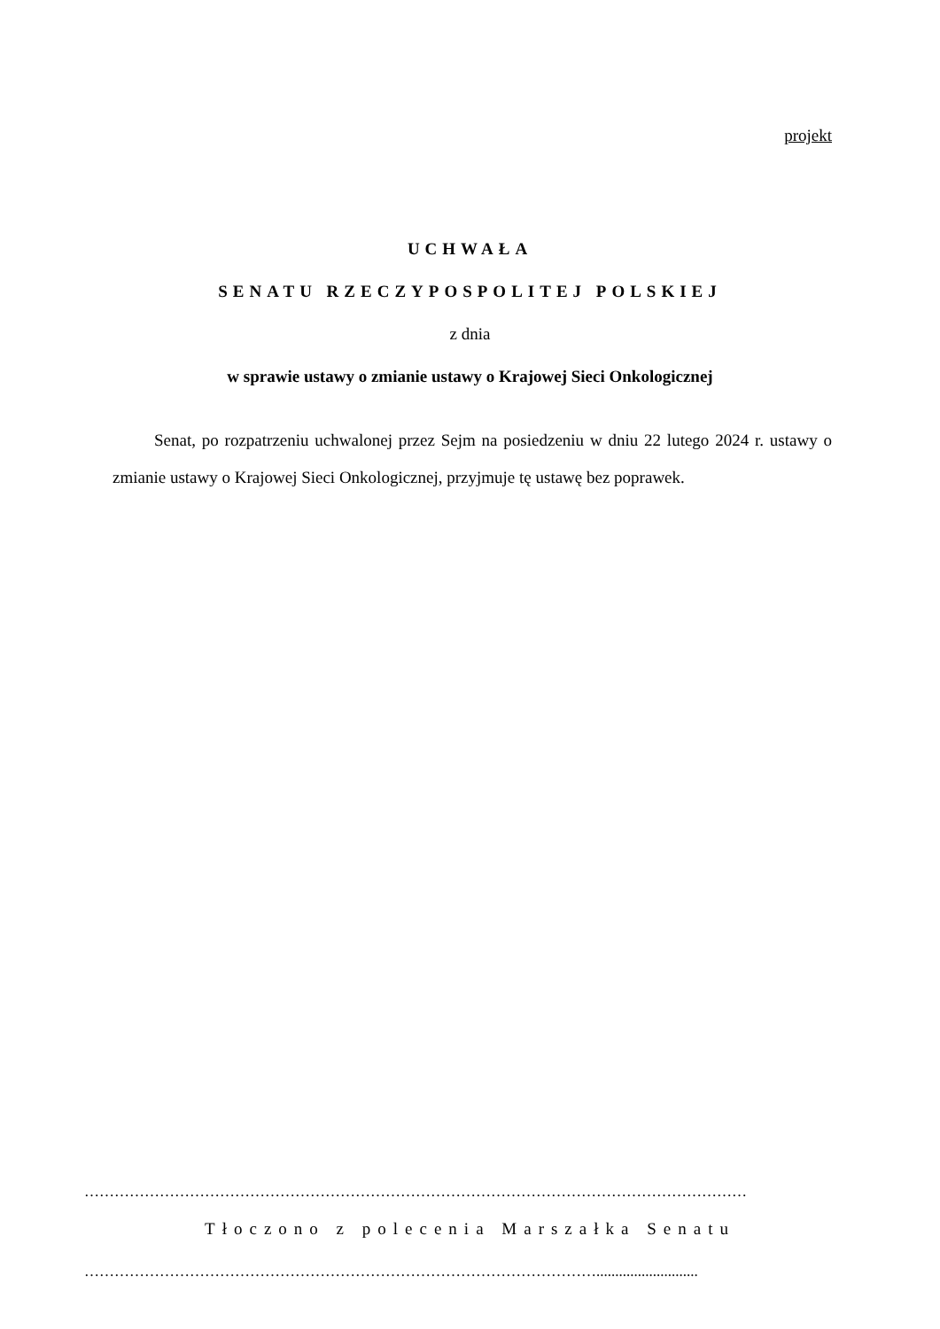projekt
UCHWAŁA
SENATU RZECZYPOSPOLITEJ POLSKIEJ
z dnia
w sprawie ustawy o zmianie ustawy o Krajowej Sieci Onkologicznej
Senat, po rozpatrzeniu uchwalonej przez Sejm na posiedzeniu w dniu 22 lutego 2024 r. ustawy o zmianie ustawy o Krajowej Sieci Onkologicznej, przyjmuje tę ustawę bez poprawek.
……………………………………………………………………………………………………………………
Tłoczono z polecenia Marszałka Senatu
…………………………………………………………………………………………...........................